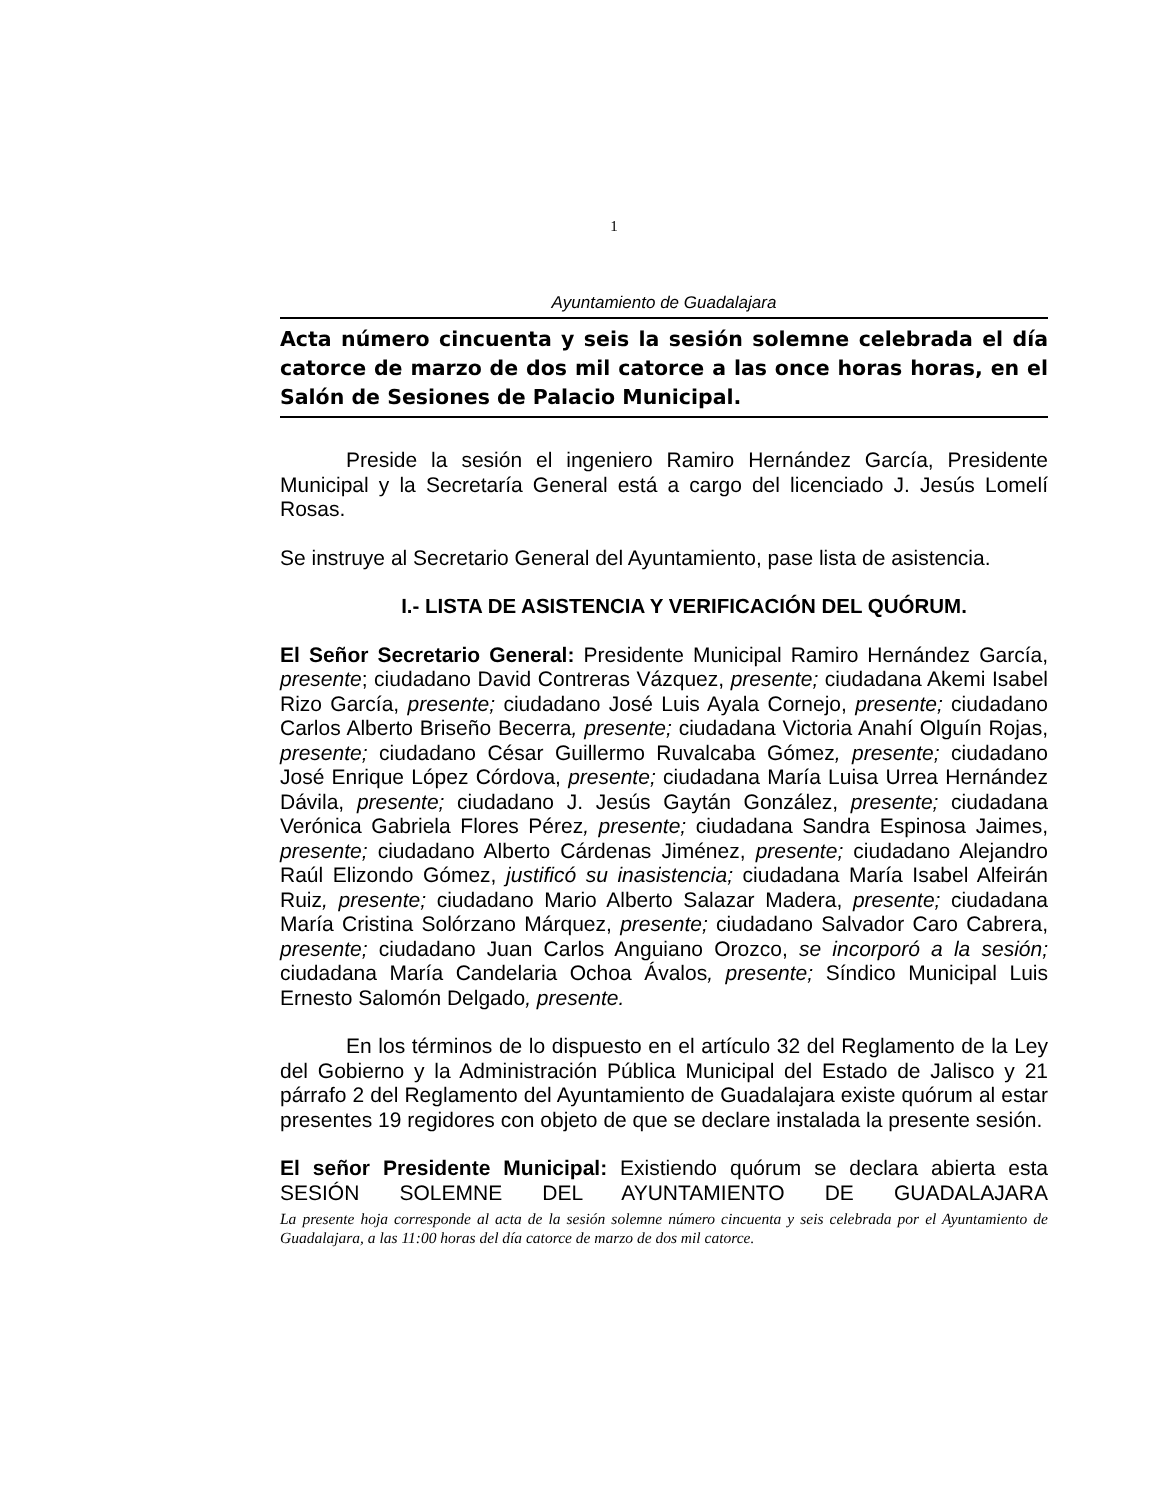1
Ayuntamiento de Guadalajara
Acta número cincuenta y seis la sesión solemne celebrada el día catorce de marzo de dos mil catorce a las once horas horas, en el Salón de Sesiones de Palacio Municipal.
Preside la sesión el ingeniero Ramiro Hernández García, Presidente Municipal y la Secretaría General está a cargo del licenciado J. Jesús Lomelí Rosas.
Se instruye al Secretario General del Ayuntamiento, pase lista de asistencia.
I.- LISTA DE ASISTENCIA Y VERIFICACIÓN DEL QUÓRUM.
El Señor Secretario General: Presidente Municipal Ramiro Hernández García, presente; ciudadano David Contreras Vázquez, presente; ciudadana Akemi Isabel Rizo García, presente; ciudadano José Luis Ayala Cornejo, presente; ciudadano Carlos Alberto Briseño Becerra, presente; ciudadana Victoria Anahí Olguín Rojas, presente; ciudadano César Guillermo Ruvalcaba Gómez, presente; ciudadano José Enrique López Córdova, presente; ciudadana María Luisa Urrea Hernández Dávila, presente; ciudadano J. Jesús Gaytán González, presente; ciudadana Verónica Gabriela Flores Pérez, presente; ciudadana Sandra Espinosa Jaimes, presente; ciudadano Alberto Cárdenas Jiménez, presente; ciudadano Alejandro Raúl Elizondo Gómez, justificó su inasistencia; ciudadana María Isabel Alfeirán Ruiz, presente; ciudadano Mario Alberto Salazar Madera, presente; ciudadana María Cristina Solórzano Márquez, presente; ciudadano Salvador Caro Cabrera, presente; ciudadano Juan Carlos Anguiano Orozco, se incorporó a la sesión; ciudadana María Candelaria Ochoa Ávalos, presente; Síndico Municipal Luis Ernesto Salomón Delgado, presente.
En los términos de lo dispuesto en el artículo 32 del Reglamento de la Ley del Gobierno y la Administración Pública Municipal del Estado de Jalisco y 21 párrafo 2 del Reglamento del Ayuntamiento de Guadalajara existe quórum al estar presentes 19 regidores con objeto de que se declare instalada la presente sesión.
El señor Presidente Municipal: Existiendo quórum se declara abierta esta SESIÓN SOLEMNE DEL AYUNTAMIENTO DE GUADALAJARA
La presente hoja corresponde al acta de la sesión solemne número cincuenta y seis celebrada por el Ayuntamiento de Guadalajara, a las 11:00 horas del día catorce de marzo de dos mil catorce.